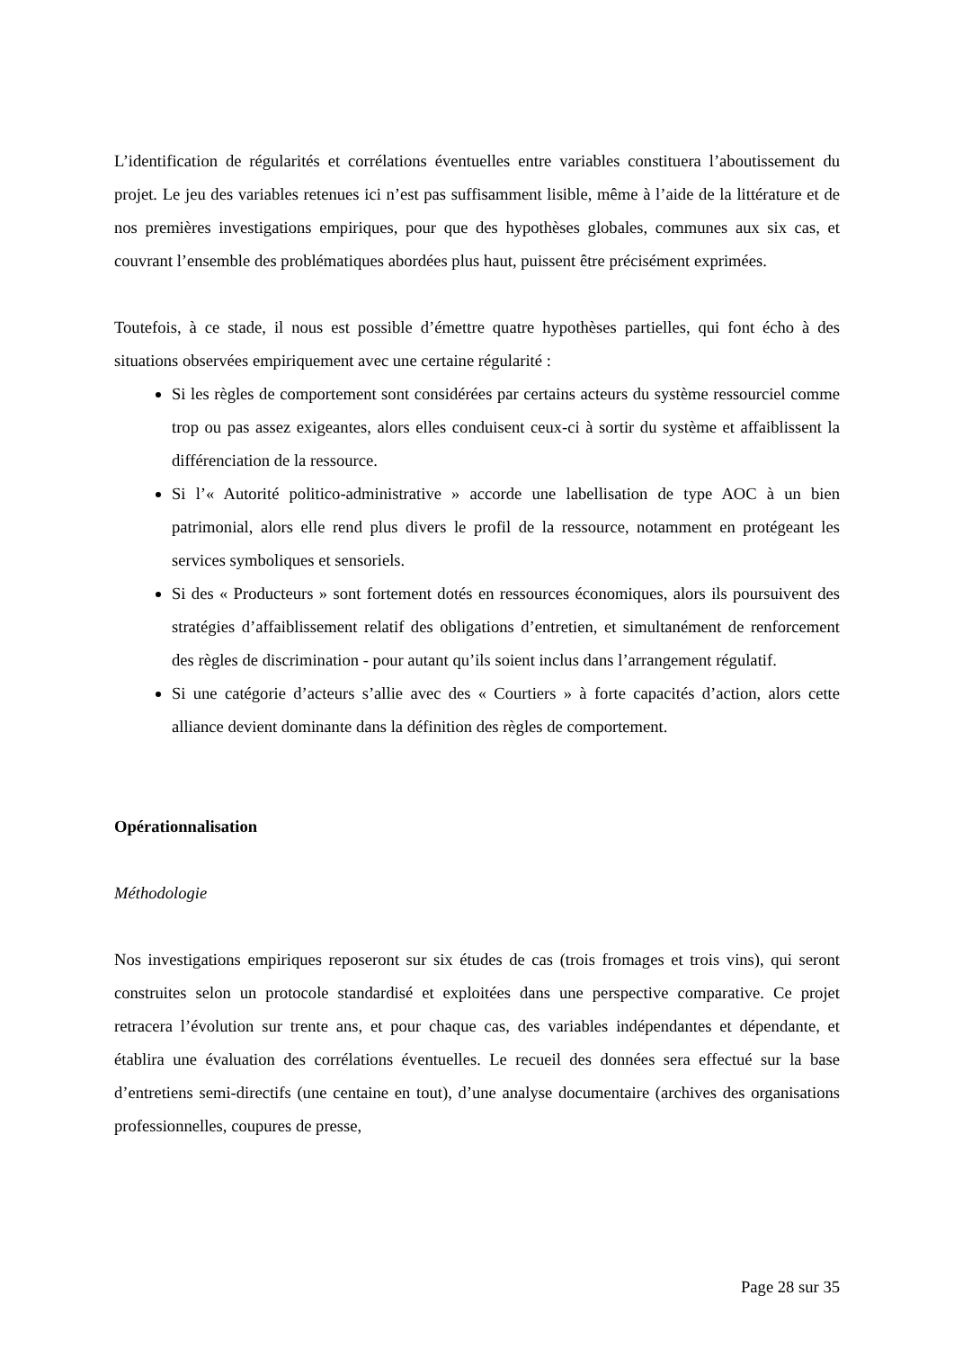L’identification de régularités et corrélations éventuelles entre variables constituera l’aboutissement du projet. Le jeu des variables retenues ici n’est pas suffisamment lisible, même à l’aide de la littérature et de nos premières investigations empiriques, pour que des hypothèses globales, communes aux six cas, et couvrant l’ensemble des problématiques abordées plus haut, puissent être précisément exprimées.
Toutefois, à ce stade, il nous est possible d’émettre quatre hypothèses partielles, qui font écho à des situations observées empiriquement avec une certaine régularité :
Si les règles de comportement sont considérées par certains acteurs du système ressourciel comme trop ou pas assez exigeantes, alors elles conduisent ceux-ci à sortir du système et affaiblissent la différenciation de la ressource.
Si l’« Autorité politico-administrative » accorde une labellisation de type AOC à un bien patrimonial, alors elle rend plus divers le profil de la ressource, notamment en protégeant les services symboliques et sensoriels.
Si des « Producteurs » sont fortement dotés en ressources économiques, alors ils poursuivent des stratégies d’affaiblissement relatif des obligations d’entretien, et simultanément de renforcement des règles de discrimination - pour autant qu’ils soient inclus dans l’arrangement régulatif.
Si une catégorie d’acteurs s’allie avec des « Courtiers » à forte capacités d’action, alors cette alliance devient dominante dans la définition des règles de comportement.
Opérationnalisation
Méthodologie
Nos investigations empiriques reposeront sur six études de cas (trois fromages et trois vins), qui seront construites selon un protocole standardisé et exploitées dans une perspective comparative. Ce projet retracera l’évolution sur trente ans, et pour chaque cas, des variables indépendantes et dépendante, et établira une évaluation des corrélations éventuelles. Le recueil des données sera effectué sur la base d’entretiens semi-directifs (une centaine en tout), d’une analyse documentaire (archives des organisations professionnelles, coupures de presse,
Page 28 sur 35